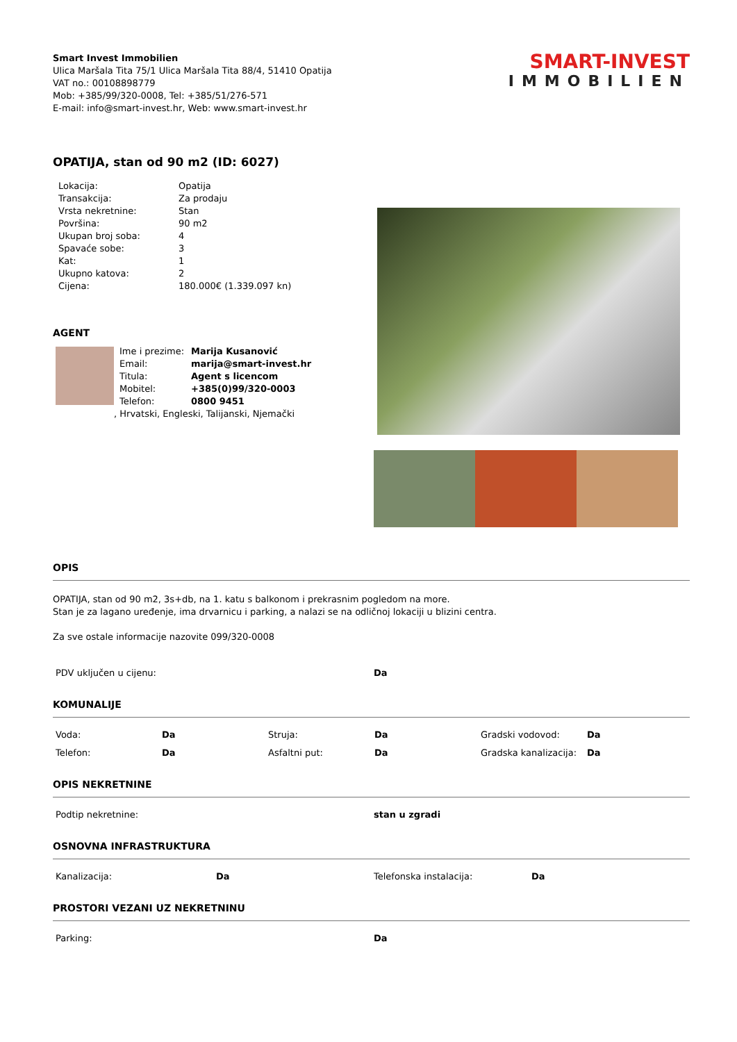Smart Invest Immobilien
Ulica Maršala Tita 75/1 Ulica Maršala Tita 88/4, 51410 Opatija
VAT no.: 00108898779
Mob: +385/99/320-0008, Tel: +385/51/276-571
E-mail: info@smart-invest.hr, Web: www.smart-invest.hr
SMART-INVEST
IMMOBILIEN
OPATIJA, stan od 90 m2 (ID: 6027)
| Lokacija: | Opatija |
| Transakcija: | Za prodaju |
| Vrsta nekretnine: | Stan |
| Površina: | 90 m2 |
| Ukupan broj soba: | 4 |
| Spavaće sobe: | 3 |
| Kat: | 1 |
| Ukupno katova: | 2 |
| Cijena: | 180.000€ (1.339.097 kn) |
AGENT
| Ime i prezime: | Marija Kusanović |
| Email: | marija@smart-invest.hr |
| Titula: | Agent s licencom |
| Mobitel: | +385(0)99/320-0003 |
| Telefon: | 0800 9451 |
, Hrvatski, Engleski, Talijanski, Njemački
OPIS
OPATIJA, stan od 90 m2, 3s+db, na 1. katu s balkonom i prekrasnim pogledom na more.
Stan je za lagano uređenje, ima drvarnicu i parking, a nalazi se na odličnoj lokaciji u blizini centra.
Za sve ostale informacije nazovite 099/320-0008
| PDV uključen u cijenu: | Da |
KOMUNALIJE
| Voda: | Da | Struja: | Da | Gradski vodovod: | Da |
| Telefon: | Da | Asfaltni put: | Da | Gradska kanalizacija: | Da |
OPIS NEKRETNINE
| Podtip nekretnine: | stan u zgradi |
OSNOVNA INFRASTRUKTURA
| Kanalizacija: | Da | Telefonska instalacija: | Da |
PROSTORI VEZANI UZ NEKRETNINU
| Parking: | Da |